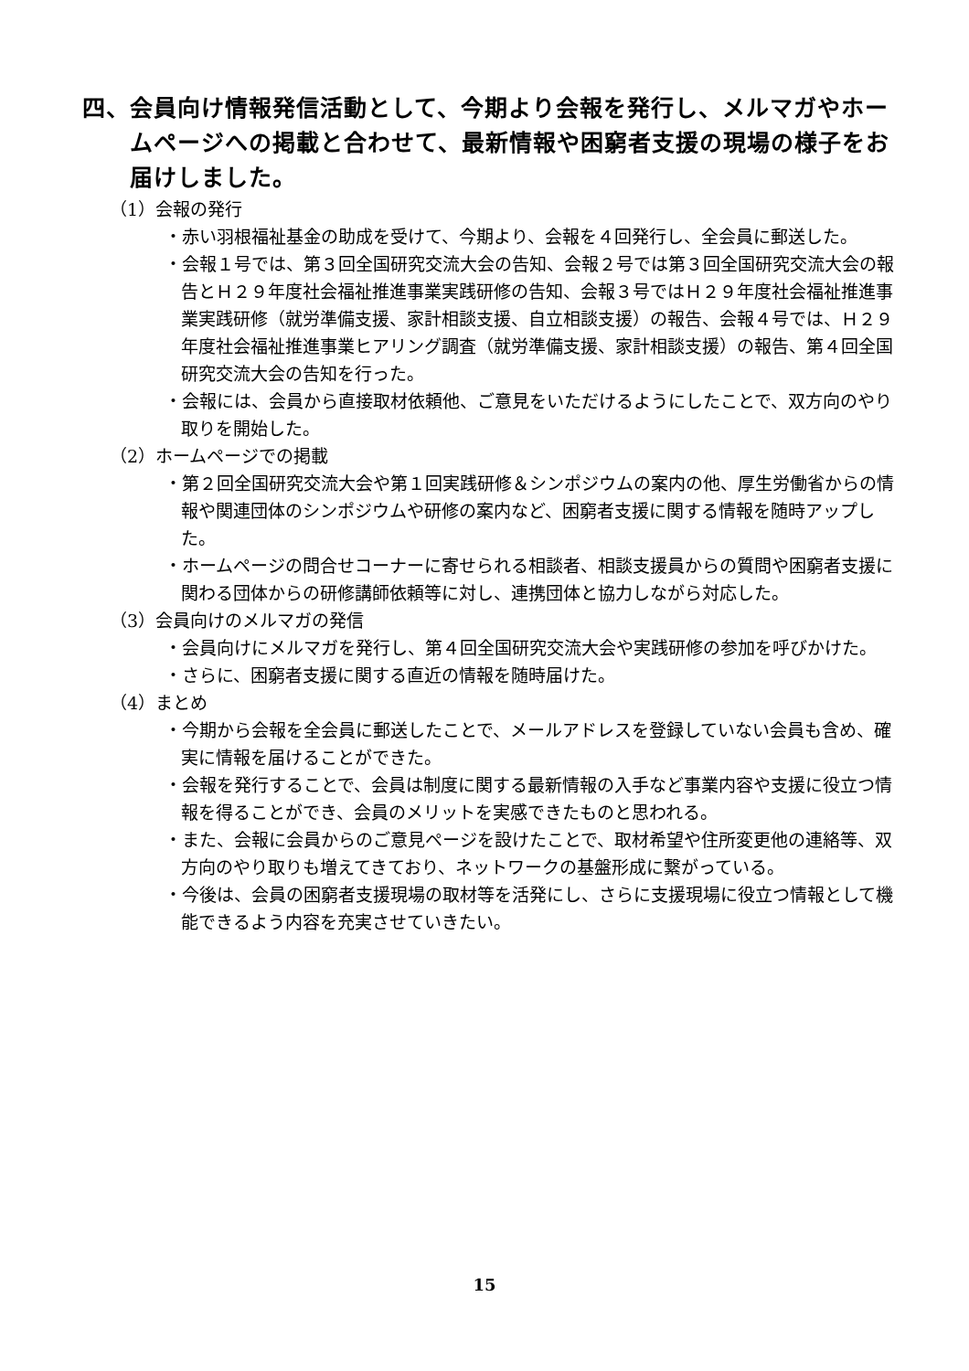四、会員向け情報発信活動として、今期より会報を発行し、メルマガやホームページへの掲載と合わせて、最新情報や困窮者支援の現場の様子をお届けしました。
（1）会報の発行
・赤い羽根福祉基金の助成を受けて、今期より、会報を４回発行し、全会員に郵送した。
・会報１号では、第３回全国研究交流大会の告知、会報２号では第３回全国研究交流大会の報告とＨ２９年度社会福祉推進事業実践研修の告知、会報３号ではＨ２９年度社会福祉推進事業実践研修（就労準備支援、家計相談支援、自立相談支援）の報告、会報４号では、Ｈ２９年度社会福祉推進事業ヒアリング調査（就労準備支援、家計相談支援）の報告、第４回全国研究交流大会の告知を行った。
・会報には、会員から直接取材依頼他、ご意見をいただけるようにしたことで、双方向のやり取りを開始した。
（2）ホームページでの掲載
・第２回全国研究交流大会や第１回実践研修＆シンポジウムの案内の他、厚生労働省からの情報や関連団体のシンポジウムや研修の案内など、困窮者支援に関する情報を随時アップした。
・ホームページの問合せコーナーに寄せられる相談者、相談支援員からの質問や困窮者支援に関わる団体からの研修講師依頼等に対し、連携団体と協力しながら対応した。
（3）会員向けのメルマガの発信
・会員向けにメルマガを発行し、第４回全国研究交流大会や実践研修の参加を呼びかけた。
・さらに、困窮者支援に関する直近の情報を随時届けた。
（4）まとめ
・今期から会報を全会員に郵送したことで、メールアドレスを登録していない会員も含め、確実に情報を届けることができた。
・会報を発行することで、会員は制度に関する最新情報の入手など事業内容や支援に役立つ情報を得ることができ、会員のメリットを実感できたものと思われる。
・また、会報に会員からのご意見ページを設けたことで、取材希望や住所変更他の連絡等、双方向のやり取りも増えてきており、ネットワークの基盤形成に繋がっている。
・今後は、会員の困窮者支援現場の取材等を活発にし、さらに支援現場に役立つ情報として機能できるよう内容を充実させていきたい。
15